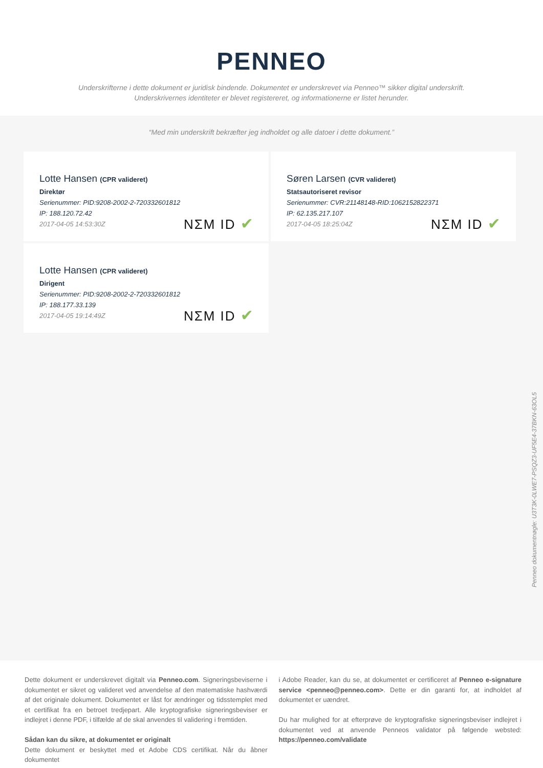PENNEO
Underskrifterne i dette dokument er juridisk bindende. Dokumentet er underskrevet via Penneo™ sikker digital underskrift.
Underskrivernes identiteter er blevet registereret, og informationerne er listet herunder.
“Med min underskrift bekræfter jeg indholdet og alle datoer i dette dokument.”
Lotte Hansen (CPR valideret)
Direktør
Serienummer: PID:9208-2002-2-720332601812
IP: 188.120.72.42
2017-04-05 14:53:30Z
NΣM ID ✔
Søren Larsen (CVR valideret)
Statsautoriseret revisor
Serienummer: CVR:21148148-RID:1062152822371
IP: 62.135.217.107
2017-04-05 18:25:04Z
NΣM ID ✔
Lotte Hansen (CPR valideret)
Dirigent
Serienummer: PID:9208-2002-2-720332601812
IP: 188.177.33.139
2017-04-05 19:14:49Z
NΣM ID ✔
Penneo dokumentnøgle: U3T3K-0LWE7-PSQZ3-UF5E4-37BKN-63OL5
Dette dokument er underskrevet digitalt via Penneo.com. Signeringsbeviserne i dokumentet er sikret og valideret ved anvendelse af den matematiske hashværdi af det originale dokument. Dokumentet er låst for ændringer og tidsstemplet med et certifikat fra en betroet tredjepart. Alle kryptografiske signeringsbeviser er indlejret i denne PDF, i tilfælde af de skal anvendes til validering i fremtiden.
Sådan kan du sikre, at dokumentet er originalt
Dette dokument er beskyttet med et Adobe CDS certifikat. Når du åbner dokumentet
i Adobe Reader, kan du se, at dokumentet er certificeret af Penneo e-signature service <penneo@penneo.com>. Dette er din garanti for, at indholdet af dokumentet er uændret.
Du har mulighed for at efterprøve de kryptografiske signeringsbeviser indlejret i dokumentet ved at anvende Penneos validator på følgende websted: https://penneo.com/validate